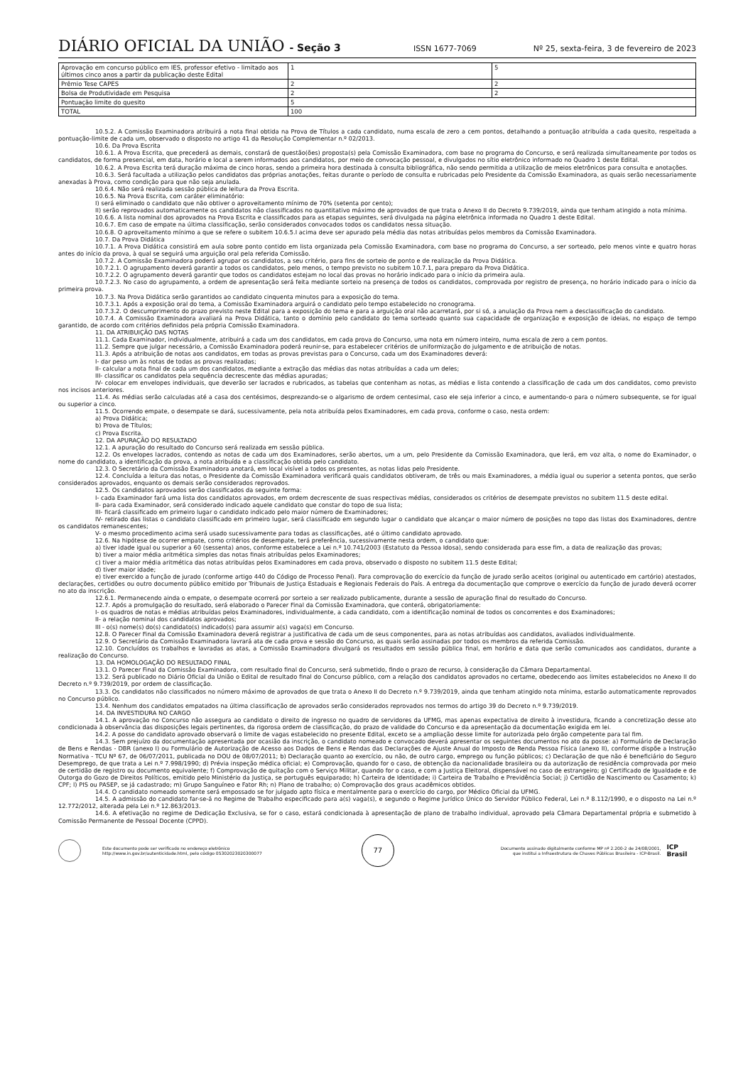DIÁRIO OFICIAL DA UNIÃO - Seção 3 ISSN 1677-7069 Nº 25, sexta-feira, 3 de fevereiro de 2023
| Aprovação em concurso público em IES, professor efetivo - limitado aos últimos cinco anos a partir da publicação deste Edital | 1 | 5 |
| Prêmio Tese CAPES | 2 | 2 |
| Bolsa de Produtividade em Pesquisa | 2 | 2 |
| Pontuação limite do quesito | 5 | |
| TOTAL | 100 | |
10.5.2. A Comissão Examinadora atribuirá a nota final obtida na Prova de Títulos a cada candidato, numa escala de zero a cem pontos, detalhando a pontuação atribuída a cada quesito, respeitada a pontuação-limite de cada um, observado o disposto no artigo 41 da Resolução Complementar n.º 02/2013.
10.6. Da Prova Escrita
10.6.1. A Prova Escrita, que precederá as demais, constará de questão(ões) proposta(s) pela Comissão Examinadora, com base no programa do Concurso, e será realizada simultaneamente por todos os candidatos, de forma presencial, em data, horário e local a serem informados aos candidatos, por meio de convocação pessoal, e divulgados no sítio eletrônico informado no Quadro 1 deste Edital.
10.6.2. A Prova Escrita terá duração máxima de cinco horas, sendo a primeira hora destinada à consulta bibliográfica, não sendo permitida a utilização de meios eletrônicos para consulta e anotações.
10.6.3. Será facultada a utilização pelos candidatos das próprias anotações, feitas durante o período de consulta e rubricadas pelo Presidente da Comissão Examinadora, as quais serão necessariamente anexadas à Prova, como condição para que não seja anulada.
10.6.4. Não será realizada sessão pública de leitura da Prova Escrita.
10.6.5. Na Prova Escrita, com caráter eliminatório:
I) será eliminado o candidato que não obtiver o aproveitamento mínimo de 70% (setenta por cento);
II) serão reprovados automaticamente os candidatos não classificados no quantitativo máximo de aprovados de que trata o Anexo II do Decreto 9.739/2019, ainda que tenham atingido a nota mínima.
10.6.6. A lista nominal dos aprovados na Prova Escrita e classificados para as etapas seguintes, será divulgada na página eletrônica informada no Quadro 1 deste Edital.
10.6.7. Em caso de empate na última classificação, serão considerados convocados todos os candidatos nessa situação.
10.6.8. O aproveitamento mínimo a que se refere o subitem 10.6.5.I acima deve ser apurado pela média das notas atribuídas pelos membros da Comissão Examinadora.
10.7. Da Prova Didática
10.7.1. A Prova Didática consistirá em aula sobre ponto contido em lista organizada pela Comissão Examinadora, com base no programa do Concurso, a ser sorteado, pelo menos vinte e quatro horas antes do início da prova, à qual se seguirá uma arguição oral pela referida Comissão.
10.7.2. A Comissão Examinadora poderá agrupar os candidatos, a seu critério, para fins de sorteio de ponto e de realização da Prova Didática.
10.7.2.1. O agrupamento deverá garantir a todos os candidatos, pelo menos, o tempo previsto no subitem 10.7.1, para preparo da Prova Didática.
10.7.2.2. O agrupamento deverá garantir que todos os candidatos estejam no local das provas no horário indicado para o início da primeira aula.
10.7.2.3. No caso do agrupamento, a ordem de apresentação será feita mediante sorteio na presença de todos os candidatos, comprovada por registro de presença, no horário indicado para o início da primeira prova.
10.7.3. Na Prova Didática serão garantidos ao candidato cinquenta minutos para a exposição do tema.
10.7.3.1. Após a exposição oral do tema, a Comissão Examinadora arguirá o candidato pelo tempo estabelecido no cronograma.
10.7.3.2. O descumprimento do prazo previsto neste Edital para a exposição do tema e para a arguição oral não acarretará, por si só, a anulação da Prova nem a desclassificação do candidato.
10.7.4. A Comissão Examinadora avaliará na Prova Didática, tanto o domínio pelo candidato do tema sorteado quanto sua capacidade de organização e exposição de ideias, no espaço de tempo garantido, de acordo com critérios definidos pela própria Comissão Examinadora.
11. DA ATRIBUIÇÃO DAS NOTAS
11.1. Cada Examinador, individualmente, atribuirá a cada um dos candidatos, em cada prova do Concurso, uma nota em número inteiro, numa escala de zero a cem pontos.
11.2. Sempre que julgar necessário, a Comissão Examinadora poderá reunir-se, para estabelecer critérios de uniformização do julgamento e de atribuição de notas.
11.3. Após a atribuição de notas aos candidatos, em todas as provas previstas para o Concurso, cada um dos Examinadores deverá:
I- dar peso um às notas de todas as provas realizadas;
II- calcular a nota final de cada um dos candidatos, mediante a extração das médias das notas atribuídas a cada um deles;
III- classificar os candidatos pela sequência decrescente das médias apuradas;
IV- colocar em envelopes individuais, que deverão ser lacrados e rubricados, as tabelas que contenham as notas, as médias e lista contendo a classificação de cada um dos candidatos, como previsto nos incisos anteriores.
11.4. As médias serão calculadas até a casa dos centésimos, desprezando-se o algarismo de ordem centesimal, caso ele seja inferior a cinco, e aumentando-o para o número subsequente, se for igual ou superior a cinco.
11.5. Ocorrendo empate, o desempate se dará, sucessivamente, pela nota atribuída pelos Examinadores, em cada prova, conforme o caso, nesta ordem:
a) Prova Didática;
b) Prova de Títulos;
c) Prova Escrita.
12. DA APURAÇÃO DO RESULTADO
12.1. A apuração do resultado do Concurso será realizada em sessão pública.
12.2. Os envelopes lacrados, contendo as notas de cada um dos Examinadores, serão abertos, um a um, pelo Presidente da Comissão Examinadora, que lerá, em voz alta, o nome do Examinador, o nome do candidato, a identificação da prova, a nota atribuída e a classificação obtida pelo candidato.
12.3. O Secretário da Comissão Examinadora anotará, em local visível a todos os presentes, as notas lidas pelo Presidente.
12.4. Concluída a leitura das notas, o Presidente da Comissão Examinadora verificará quais candidatos obtiveram, de três ou mais Examinadores, a média igual ou superior a setenta pontos, que serão considerados aprovados, enquanto os demais serão considerados reprovados.
12.5. Os candidatos aprovados serão classificados da seguinte forma:
I- cada Examinador fará uma lista dos candidatos aprovados, em ordem decrescente de suas respectivas médias, considerados os critérios de desempate previstos no subitem 11.5 deste edital.
II- para cada Examinador, será considerado indicado aquele candidato que constar do topo de sua lista;
III- ficará classificado em primeiro lugar o candidato indicado pelo maior número de Examinadores;
IV- retirado das listas o candidato classificado em primeiro lugar, será classificado em segundo lugar o candidato que alcançar o maior número de posições no topo das listas dos Examinadores, dentre os candidatos remanescentes;
V- o mesmo procedimento acima será usado sucessivamente para todas as classificações, até o último candidato aprovado.
12.6. Na hipótese de ocorrer empate, como critérios de desempate, terá preferência, sucessivamente nesta ordem, o candidato que:
a) tiver idade igual ou superior a 60 (sessenta) anos, conforme estabelece a Lei n.º 10.741/2003 (Estatuto da Pessoa Idosa), sendo considerada para esse fim, a data de realização das provas;
b) tiver a maior média aritmética simples das notas finais atribuídas pelos Examinadores;
c) tiver a maior média aritmética das notas atribuídas pelos Examinadores em cada prova, observado o disposto no subitem 11.5 deste Edital;
d) tiver maior idade;
e) tiver exercido a função de jurado (conforme artigo 440 do Código de Processo Penal). Para comprovação do exercício da função de jurado serão aceitos (original ou autenticado em cartório) atestados, declarações, certidões ou outro documento público emitido por Tribunais de Justiça Estaduais e Regionais Federais do País. A entrega da documentação que comprove o exercício da função de jurado deverá ocorrer no ato da inscrição.
12.6.1. Permanecendo ainda o empate, o desempate ocorrerá por sorteio a ser realizado publicamente, durante a sessão de apuração final do resultado do Concurso.
12.7. Após a promulgação do resultado, será elaborado o Parecer Final da Comissão Examinadora, que conterá, obrigatoriamente:
I- os quadros de notas e médias atribuídas pelos Examinadores, individualmente, a cada candidato, com a identificação nominal de todos os concorrentes e dos Examinadores;
II- a relação nominal dos candidatos aprovados;
III - o(s) nome(s) do(s) candidato(s) indicado(s) para assumir a(s) vaga(s) em Concurso.
12.8. O Parecer Final da Comissão Examinadora deverá registrar a justificativa de cada um de seus componentes, para as notas atribuídas aos candidatos, avaliados individualmente.
12.9. O Secretário da Comissão Examinadora lavrará ata de cada prova e sessão do Concurso, as quais serão assinadas por todos os membros da referida Comissão.
12.10. Concluídos os trabalhos e lavradas as atas, a Comissão Examinadora divulgará os resultados em sessão pública final, em horário e data que serão comunicados aos candidatos, durante a realização do Concurso.
13. DA HOMOLOGAÇÃO DO RESULTADO FINAL
13.1. O Parecer Final da Comissão Examinadora, com resultado final do Concurso, será submetido, findo o prazo de recurso, à consideração da Câmara Departamental.
13.2. Será publicado no Diário Oficial da União o Edital de resultado final do Concurso público, com a relação dos candidatos aprovados no certame, obedecendo aos limites estabelecidos no Anexo II do Decreto n.º 9.739/2019, por ordem de classificação.
13.3. Os candidatos não classificados no número máximo de aprovados de que trata o Anexo II do Decreto n.º 9.739/2019, ainda que tenham atingido nota mínima, estarão automaticamente reprovados no Concurso público.
13.4. Nenhum dos candidatos empatados na última classificação de aprovados serão considerados reprovados nos termos do artigo 39 do Decreto n.º 9.739/2019.
14. DA INVESTIDURA NO CARGO
14.1. A aprovação no Concurso não assegura ao candidato o direito de ingresso no quadro de servidores da UFMG, mas apenas expectativa de direito à investidura, ficando a concretização desse ato condicionada à observância das disposições legais pertinentes, da rigorosa ordem de classificação, do prazo de validade do Concurso e da apresentação da documentação exigida em lei.
14.2. A posse do candidato aprovado observará o limite de vagas estabelecido no presente Edital, exceto se a ampliação desse limite for autorizada pelo órgão competente para tal fim.
14.3. Sem prejuízo da documentação apresentada por ocasião da inscrição, o candidato nomeado e convocado deverá apresentar os seguintes documentos no ato da posse: a) Formulário de Declaração de Bens e Rendas - DBR (anexo I) ou Formulário de Autorização de Acesso aos Dados de Bens e Rendas das Declarações de Ajuste Anual do Imposto de Renda Pessoa Física (anexo II), conforme dispõe a Instrução Normativa - TCU Nº 67, de 06/07/2011, publicada no DOU de 08/07/2011; b) Declaração quanto ao exercício, ou não, de outro cargo, emprego ou função públicos; c) Declaração de que não é beneficiário do Seguro Desemprego, de que trata a Lei n.º 7.998/1990; d) Prévia inspeção médica oficial; e) Comprovação, quando for o caso, de obtenção da nacionalidade brasileira ou da autorização de residência comprovada por meio de certidão de registro ou documento equivalente; f) Comprovação de quitação com o Serviço Militar, quando for o caso, e com a Justiça Eleitoral, dispensável no caso de estrangeiro; g) Certificado de Igualdade e de Outorga do Gozo de Direitos Políticos, emitido pelo Ministério da Justiça, se português equiparado; h) Carteira de Identidade; i) Carteira de Trabalho e Previdência Social; j) Certidão de Nascimento ou Casamento; k) CPF; l) PIS ou PASEP, se já cadastrado; m) Grupo Sanguíneo e Fator Rh; n) Plano de trabalho; o) Comprovação dos graus acadêmicos obtidos.
14.4. O candidato nomeado somente será empossado se for julgado apto física e mentalmente para o exercício do cargo, por Médico Oficial da UFMG.
14.5. A admissão do candidato far-se-á no Regime de Trabalho especificado para a(s) vaga(s), e segundo o Regime Jurídico Único do Servidor Público Federal, Lei n.º 8.112/1990, e o disposto na Lei n.º 12.772/2012, alterada pela Lei n.º 12.863/2013.
14.6. A efetivação no regime de Dedicação Exclusiva, se for o caso, estará condicionada à apresentação de plano de trabalho individual, aprovado pela Câmara Departamental própria e submetido à Comissão Permanente de Pessoal Docente (CPPD).
Este documento pode ser verificado no endereço eletrônico
http://www.in.gov.br/autenticidade.html, pelo código 05302023020300077
77
Documento assinado digitalmente conforme MP nº 2.200-2 de 24/08/2001,
que institui a Infraestrutura de Chaves Públicas Brasileira - ICP-Brasil.
ICP
Brasil